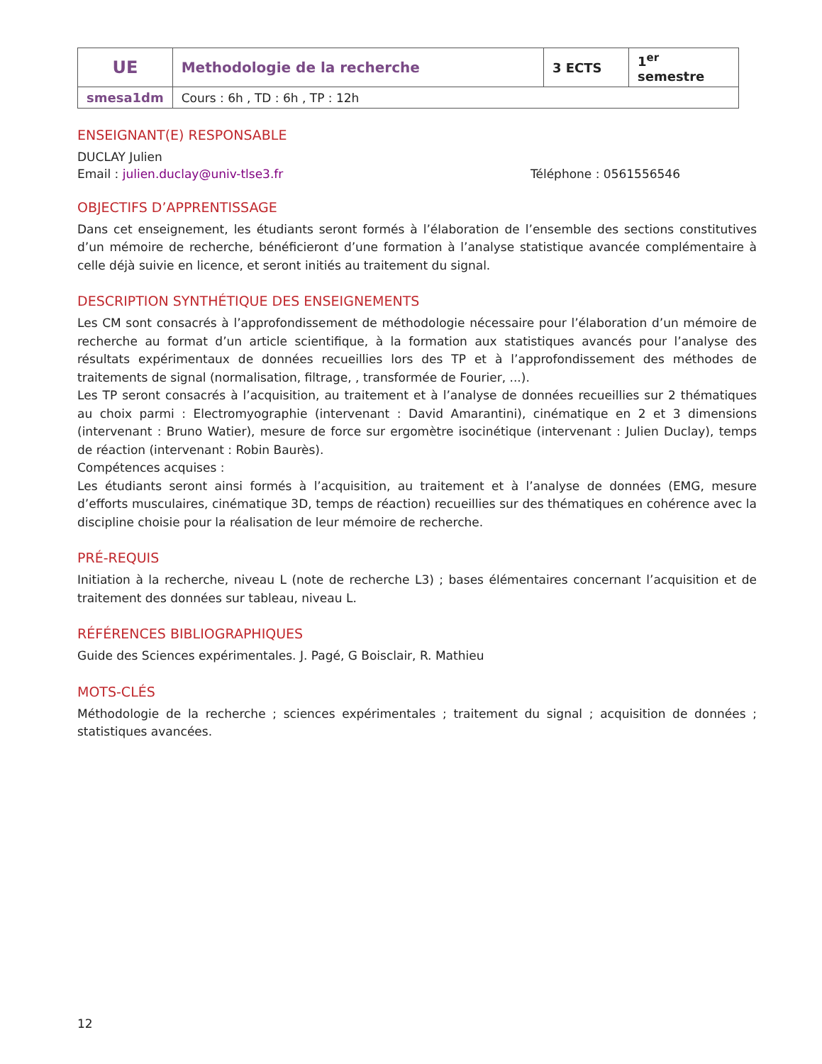| UE | Methodologie de la recherche | 3 ECTS | 1<sup>er</sup> semestre |
| smesa1dm | Cours : 6h , TD : 6h , TP : 12h | | |
ENSEIGNANT(E) RESPONSABLE
DUCLAY Julien
Email : julien.duclay@univ-tlse3.fr Téléphone : 0561556546
OBJECTIFS D’APPRENTISSAGE
Dans cet enseignement, les étudiants seront formés à l’élaboration de l’ensemble des sections constitutives d’un mémoire de recherche, bénéficieront d’une formation à l’analyse statistique avancée complémentaire à celle déjà suivie en licence, et seront initiés au traitement du signal.
DESCRIPTION SYNTHÉTIQUE DES ENSEIGNEMENTS
Les CM sont consacrés à l’approfondissement de méthodologie nécessaire pour l’élaboration d’un mémoire de recherche au format d’un article scientifique, à la formation aux statistiques avancés pour l’analyse des résultats expérimentaux de données recueillies lors des TP et à l’approfondissement des méthodes de traitements de signal (normalisation, filtrage, , transformée de Fourier, ...).
Les TP seront consacrés à l’acquisition, au traitement et à l’analyse de données recueillies sur 2 thématiques au choix parmi : Electromyographie (intervenant : David Amarantini), cinématique en 2 et 3 dimensions (intervenant : Bruno Watier), mesure de force sur ergomètre isocinétique (intervenant : Julien Duclay), temps de réaction (intervenant : Robin Baurès).
Compétences acquises :
Les étudiants seront ainsi formés à l’acquisition, au traitement et à l’analyse de données (EMG, mesure d’efforts musculaires, cinématique 3D, temps de réaction) recueillies sur des thématiques en cohérence avec la discipline choisie pour la réalisation de leur mémoire de recherche.
PRÉ-REQUIS
Initiation à la recherche, niveau L (note de recherche L3) ; bases élémentaires concernant l’acquisition et de traitement des données sur tableau, niveau L.
RÉFÉRENCES BIBLIOGRAPHIQUES
Guide des Sciences expérimentales. J. Pagé, G Boisclair, R. Mathieu
MOTS-CLÉS
Méthodologie de la recherche ; sciences expérimentales ; traitement du signal ; acquisition de données ; statistiques avancées.
12